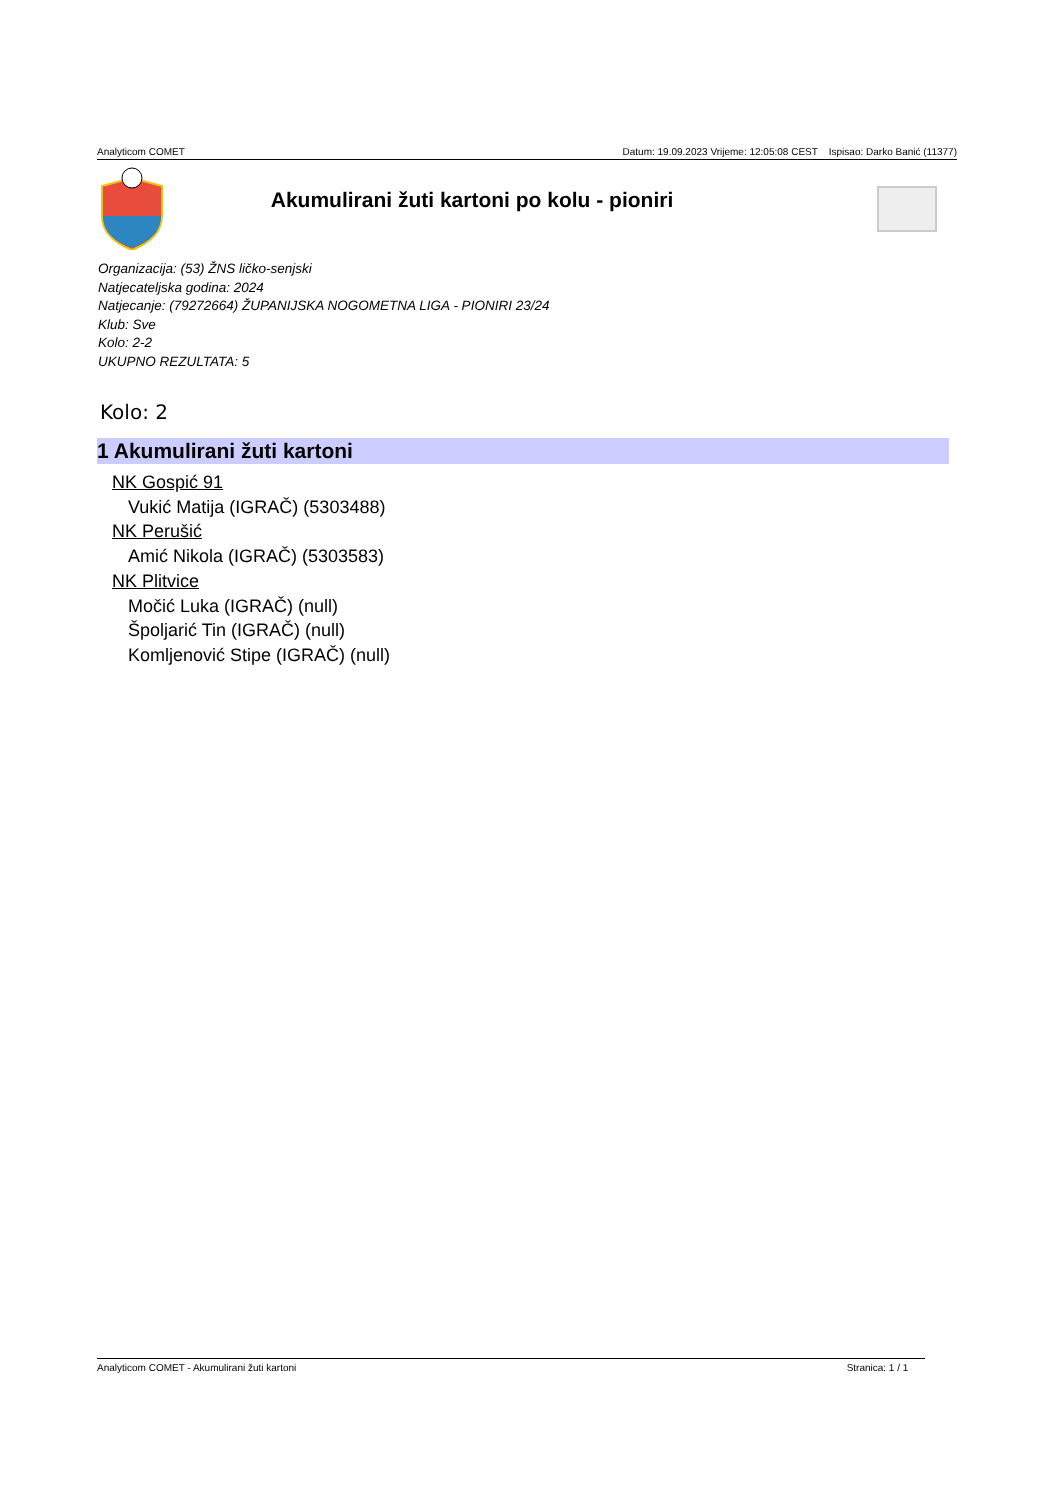Analyticom COMET Datum: 19.09.2023 Vrijeme: 12:05:08 CEST Ispisao: Darko Banić (11377)
Akumulirani žuti kartoni po kolu - pioniri
Organizacija: (53) ŽNS ličko-senjski
Natjecateljska godina: 2024
Natjecanje: (79272664) ŽUPANIJSKA NOGOMETNA LIGA - PIONIRI 23/24
Klub: Sve
Kolo: 2-2
UKUPNO REZULTATA: 5
Kolo: 2
1 Akumulirani žuti kartoni
NK Gospić 91
Vukić Matija (IGRAČ) (5303488)
NK Perušić
Amić Nikola (IGRAČ) (5303583)
NK Plitvice
Močić Luka (IGRAČ) (null)
Špoljarić Tin (IGRAČ) (null)
Komljenović Stipe (IGRAČ) (null)
Analyticom COMET - Akumulirani žuti kartoni Stranica: 1 / 1